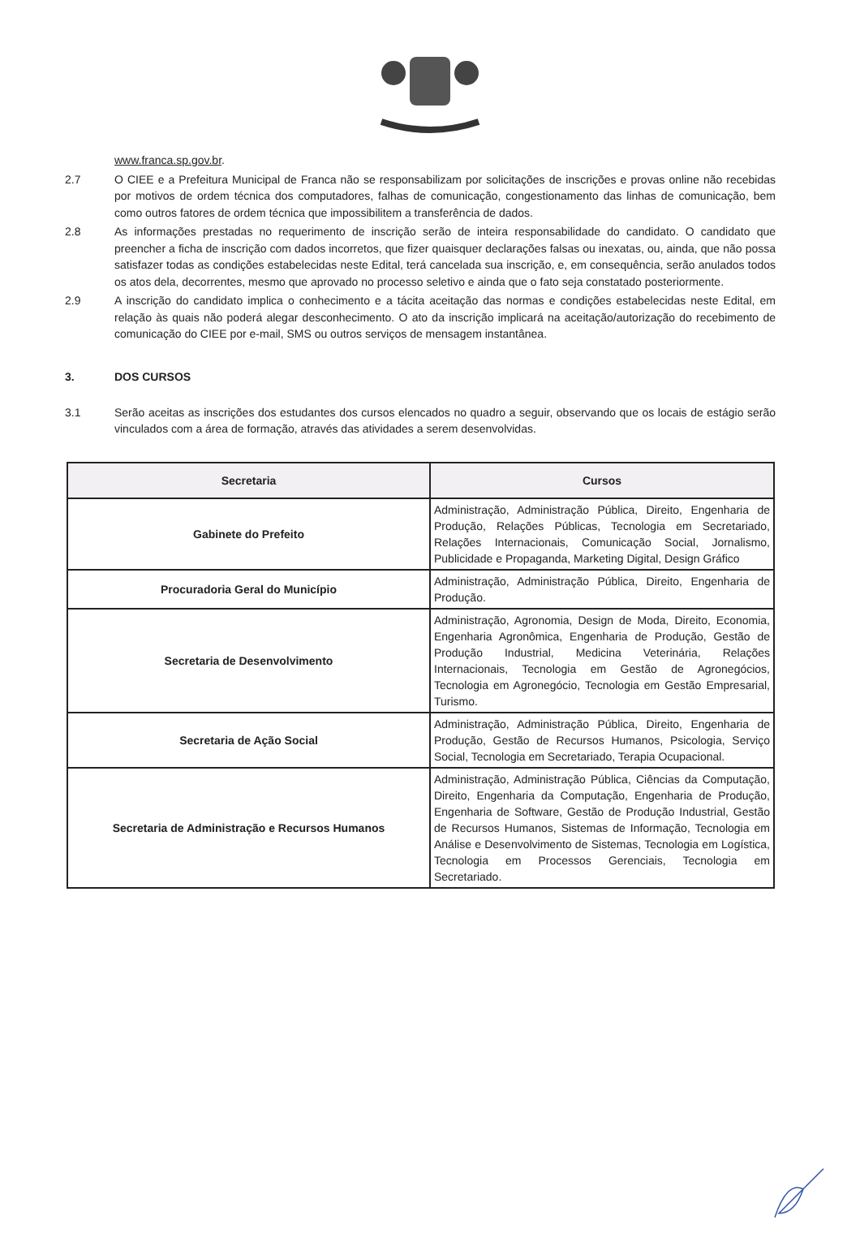www.franca.sp.gov.br.
2.7 O CIEE e a Prefeitura Municipal de Franca não se responsabilizam por solicitações de inscrições e provas online não recebidas por motivos de ordem técnica dos computadores, falhas de comunicação, congestionamento das linhas de comunicação, bem como outros fatores de ordem técnica que impossibilitem a transferência de dados.
2.8 As informações prestadas no requerimento de inscrição serão de inteira responsabilidade do candidato. O candidato que preencher a ficha de inscrição com dados incorretos, que fizer quaisquer declarações falsas ou inexatas, ou, ainda, que não possa satisfazer todas as condições estabelecidas neste Edital, terá cancelada sua inscrição, e, em consequência, serão anulados todos os atos dela, decorrentes, mesmo que aprovado no processo seletivo e ainda que o fato seja constatado posteriormente.
2.9 A inscrição do candidato implica o conhecimento e a tácita aceitação das normas e condições estabelecidas neste Edital, em relação às quais não poderá alegar desconhecimento. O ato da inscrição implicará na aceitação/autorização do recebimento de comunicação do CIEE por e-mail, SMS ou outros serviços de mensagem instantânea.
3. DOS CURSOS
3.1 Serão aceitas as inscrições dos estudantes dos cursos elencados no quadro a seguir, observando que os locais de estágio serão vinculados com a área de formação, através das atividades a serem desenvolvidas.
| Secretaria | Cursos |
| --- | --- |
| Gabinete do Prefeito | Administração, Administração Pública, Direito, Engenharia de Produção, Relações Públicas, Tecnologia em Secretariado, Relações Internacionais, Comunicação Social, Jornalismo, Publicidade e Propaganda, Marketing Digital, Design Gráfico |
| Procuradoria Geral do Município | Administração, Administração Pública, Direito, Engenharia de Produção. |
| Secretaria de Desenvolvimento | Administração, Agronomia, Design de Moda, Direito, Economia, Engenharia Agronômica, Engenharia de Produção, Gestão de Produção Industrial, Medicina Veterinária, Relações Internacionais, Tecnologia em Gestão de Agronegócios, Tecnologia em Agronegócio, Tecnologia em Gestão Empresarial, Turismo. |
| Secretaria de Ação Social | Administração, Administração Pública, Direito, Engenharia de Produção, Gestão de Recursos Humanos, Psicologia, Serviço Social, Tecnologia em Secretariado, Terapia Ocupacional. |
| Secretaria de Administração e Recursos Humanos | Administração, Administração Pública, Ciências da Computação, Direito, Engenharia da Computação, Engenharia de Produção, Engenharia de Software, Gestão de Produção Industrial, Gestão de Recursos Humanos, Sistemas de Informação, Tecnologia em Análise e Desenvolvimento de Sistemas, Tecnologia em Logística, Tecnologia em Processos Gerenciais, Tecnologia em Secretariado. |